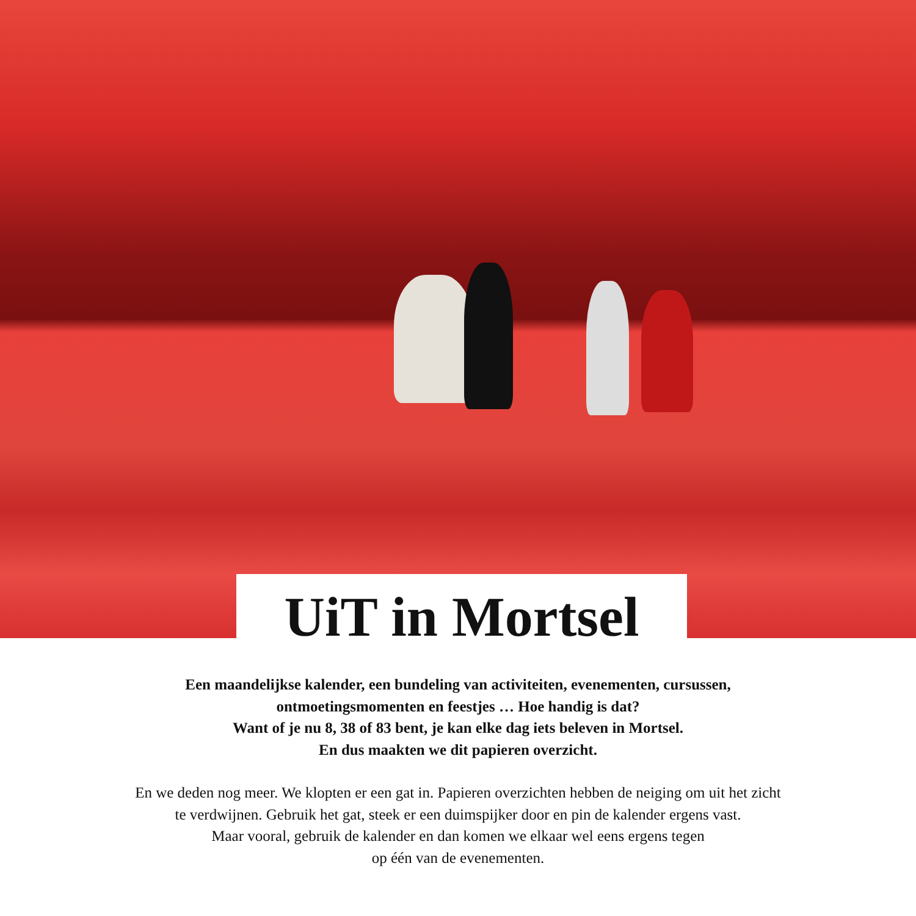UiT in Mortsel
Een maandelijkse kalender, een bundeling van activiteiten, evenementen, cursussen,
ontmoetingsmomenten en feestjes … Hoe handig is dat?
Want of je nu 8, 38 of 83 bent, je kan elke dag iets beleven in Mortsel.
En dus maakten we dit papieren overzicht.
En we deden nog meer. We klopten er een gat in. Papieren overzichten hebben de neiging om uit het zicht
te verdwijnen. Gebruik het gat, steek er een duimspijker door en pin de kalender ergens vast.
Maar vooral, gebruik de kalender en dan komen we elkaar wel eens ergens tegen
op één van de evenementen.